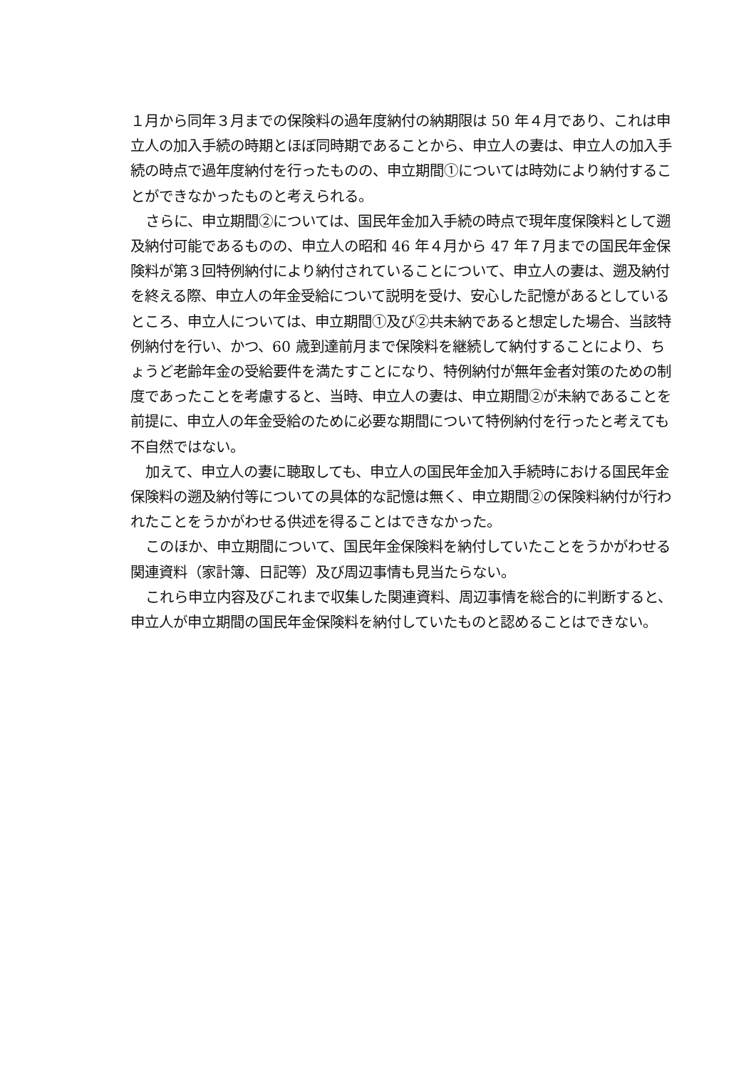１月から同年３月までの保険料の過年度納付の納期限は 50 年４月であり、これは申立人の加入手続の時期とほぼ同時期であることから、申立人の妻は、申立人の加入手続の時点で過年度納付を行ったものの、申立期間①については時効により納付することができなかったものと考えられる。
さらに、申立期間②については、国民年金加入手続の時点で現年度保険料として遡及納付可能であるものの、申立人の昭和 46 年４月から 47 年７月までの国民年金保険料が第３回特例納付により納付されていることについて、申立人の妻は、遡及納付を終える際、申立人の年金受給について説明を受け、安心した記憶があるとしているところ、申立人については、申立期間①及び②共未納であると想定した場合、当該特例納付を行い、かつ、60 歳到達前月まで保険料を継続して納付することにより、ちょうど老齢年金の受給要件を満たすことになり、特例納付が無年金者対策のための制度であったことを考慮すると、当時、申立人の妻は、申立期間②が未納であることを前提に、申立人の年金受給のために必要な期間について特例納付を行ったと考えても不自然ではない。
加えて、申立人の妻に聴取しても、申立人の国民年金加入手続時における国民年金保険料の遡及納付等についての具体的な記憶は無く、申立期間②の保険料納付が行われたことをうかがわせる供述を得ることはできなかった。
このほか、申立期間について、国民年金保険料を納付していたことをうかがわせる関連資料（家計簿、日記等）及び周辺事情も見当たらない。
これら申立内容及びこれまで収集した関連資料、周辺事情を総合的に判断すると、申立人が申立期間の国民年金保険料を納付していたものと認めることはできない。